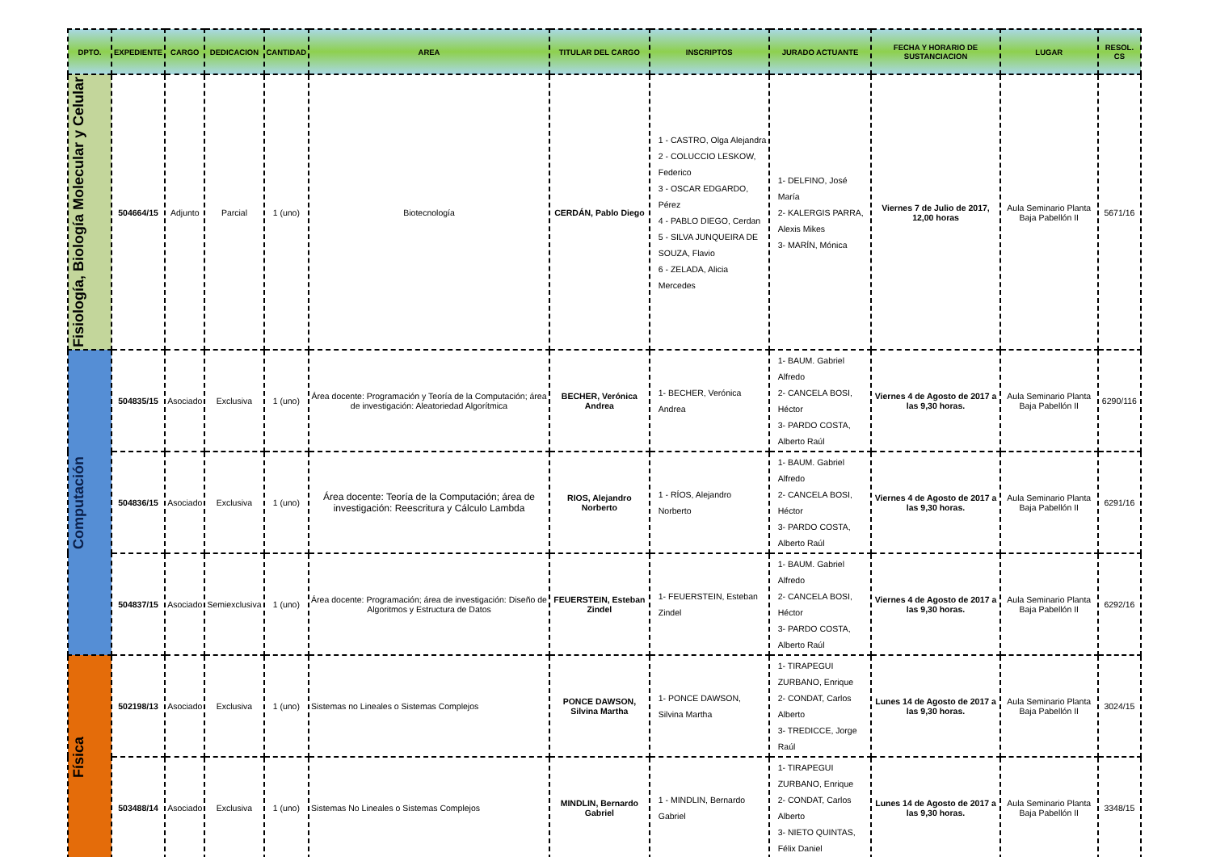| DPTO. | EXPEDIENTE | CARGO | DEDICACION | CANTIDAD | AREA | TITULAR DEL CARGO | INSCRIPTOS | JURADO ACTUANTE | FECHA Y HORARIO DE SUSTANCIACION | LUGAR | RESOL. CS |
| --- | --- | --- | --- | --- | --- | --- | --- | --- | --- | --- | --- |
| Fisiología, Biología Molecular y Celular | 504664/15 | Adjunto | Parcial | 1 (uno) | Biotecnología | CERDÁN, Pablo Diego | 1 - CASTRO, Olga Alejandra 2 - COLUCCIO LESKOW, Federico 3 - OSCAR EDGARDO, Pérez 4 - PABLO DIEGO, Cerdan 5 - SILVA JUNQUEIRA DE SOUZA, Flavio 6 - ZELADA, Alicia Mercedes | 1- DELFINO, José María 2- KALERGIS PARRA, Alexis Mikes 3- MARÍN, Mónica | Viernes 7 de Julio de 2017, 12,00 horas | Aula Seminario Planta Baja Pabellón II | 5671/16 |
| Computación | 504835/15 | Asociado | Exclusiva | 1 (uno) | Área docente: Programación y Teoría de la Computación; área de investigación: Aleatoriedad Algorítmica | BECHER, Verónica Andrea | 1- BECHER, Verónica Andrea | 1- BAUM. Gabriel Alfredo 2- CANCELA BOSI, Héctor 3- PARDO COSTA, Alberto Raúl | Viernes 4 de Agosto de 2017 a las 9,30 horas. | Aula Seminario Planta Baja Pabellón II | 6290/116 |
| | 504836/15 | Asociado | Exclusiva | 1 (uno) | Área docente: Teoría de la Computación; área de investigación: Reescritura y Cálculo Lambda | RIOS, Alejandro Norberto | 1 - RÍOS, Alejandro Norberto | 1- BAUM. Gabriel Alfredo 2- CANCELA BOSI, Héctor 3- PARDO COSTA, Alberto Raúl | Viernes 4 de Agosto de 2017 a las 9,30 horas. | Aula Seminario Planta Baja Pabellón II | 6291/16 |
| | 504837/15 | Asociado | Semiexclusiva | 1 (uno) | Área docente: Programación; área de investigación: Diseño de Algoritmos y Estructura de Datos | FEUERSTEIN, Esteban Zindel | 1- FEUERSTEIN, Esteban Zindel | 1- BAUM. Gabriel Alfredo 2- CANCELA BOSI, Héctor 3- PARDO COSTA, Alberto Raúl | Viernes 4 de Agosto de 2017 a las 9,30 horas. | Aula Seminario Planta Baja Pabellón II | 6292/16 |
| Física | 502198/13 | Asociado | Exclusiva | 1 (uno) | Sistemas no Lineales o Sistemas Complejos | PONCE DAWSON, Silvina Martha | 1- PONCE DAWSON, Silvina Martha | 1- TIRAPEGUI ZURBANO, Enrique 2- CONDAT, Carlos Alberto 3- TREDICCE, Jorge Raúl | Lunes 14 de Agosto de 2017 a las 9,30 horas. | Aula Seminario Planta Baja Pabellón II | 3024/15 |
| | 503488/14 | Asociado | Exclusiva | 1 (uno) | Sistemas No Lineales o Sistemas Complejos | MINDLIN, Bernardo Gabriel | 1 - MINDLIN, Bernardo Gabriel | 1- TIRAPEGUI ZURBANO, Enrique 2- CONDAT, Carlos Alberto 3- NIETO QUINTAS, Félix Daniel | Lunes 14 de Agosto de 2017 a las 9,30 horas. | Aula Seminario Planta Baja Pabellón II | 3348/15 |